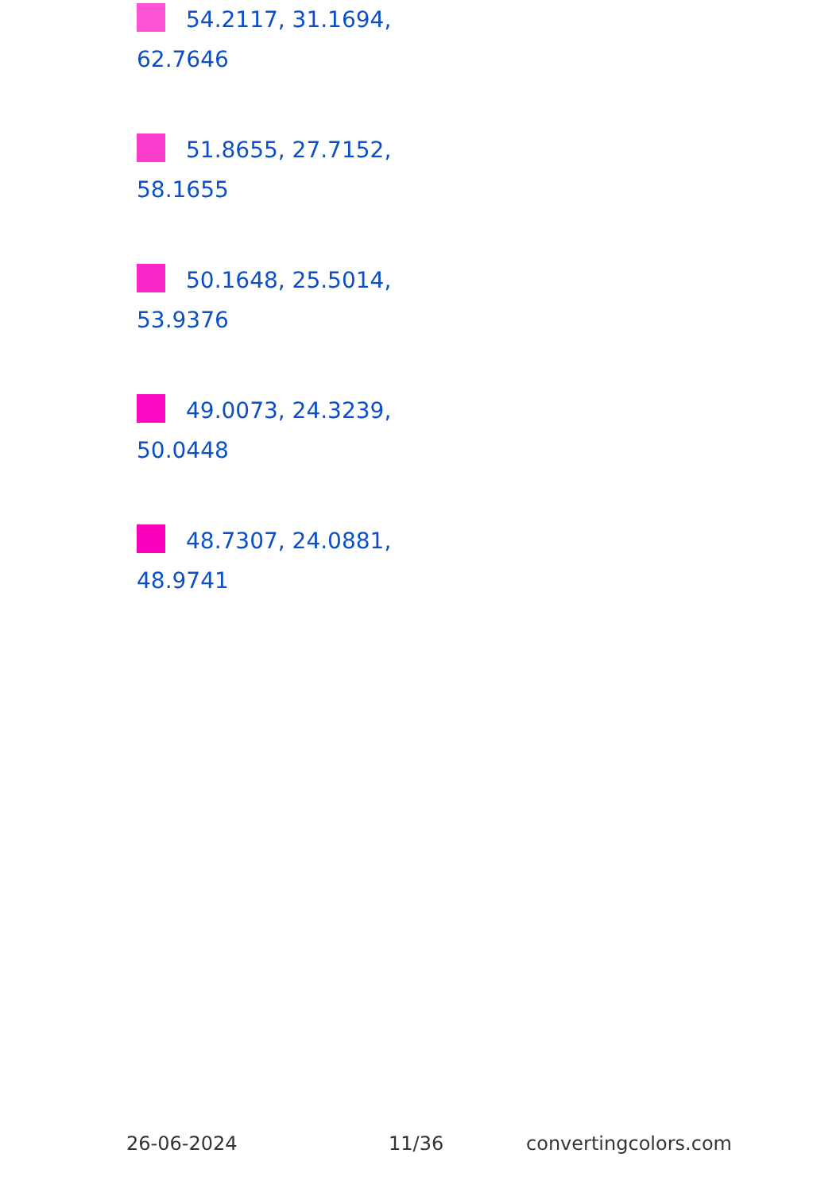54.2117, 31.1694, 62.7646
51.8655, 27.7152, 58.1655
50.1648, 25.5014, 53.9376
49.0073, 24.3239, 50.0448
48.7307, 24.0881, 48.9741
26-06-2024 11/36 convertingcolors.com